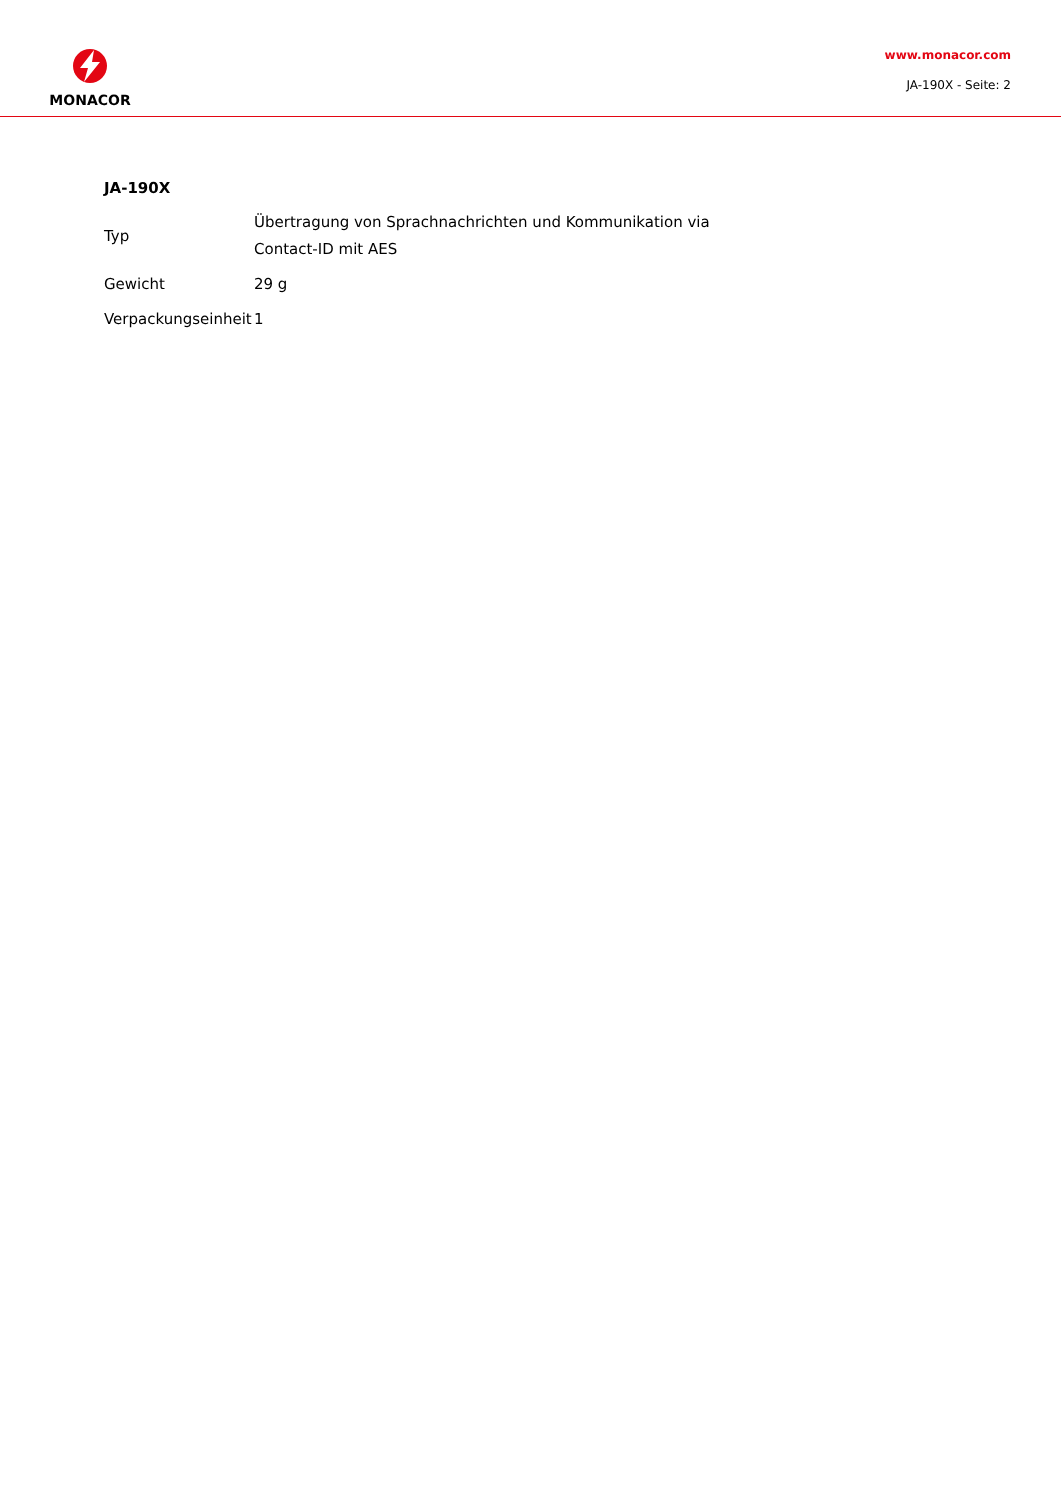MONACOR
www.monacor.com
JA-190X - Seite: 2
JA-190X
| Typ | Übertragung von Sprachnachrichten und Kommunikation via Contact-ID mit AES |
| Gewicht | 29 g |
| Verpackungseinheit | 1 |